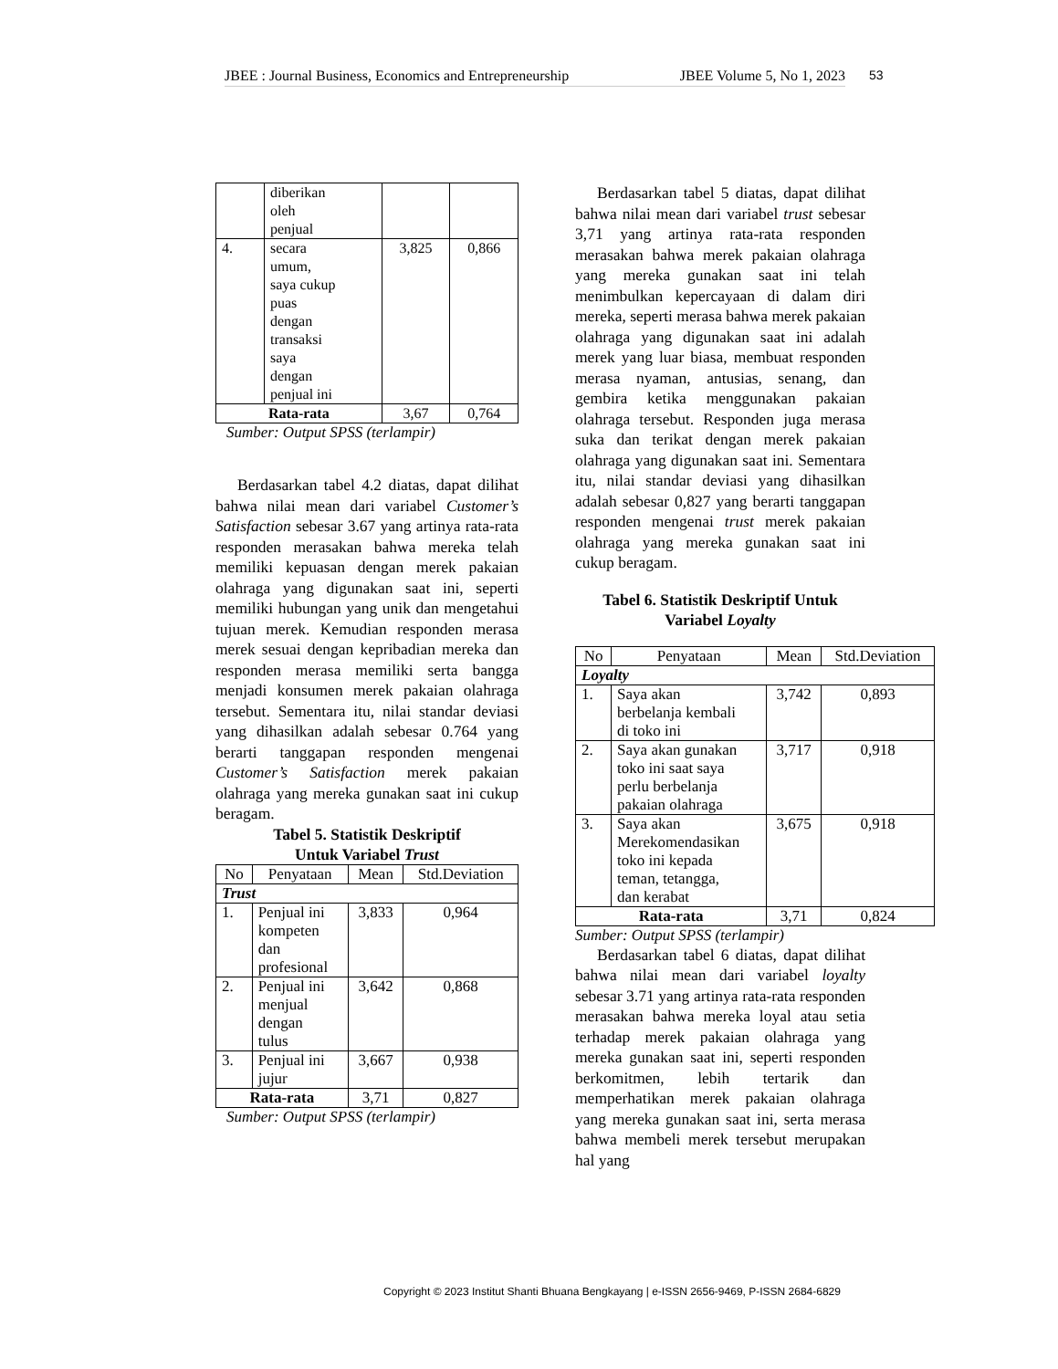JBEE : Journal Business, Economics and Entrepreneurship JBEE Volume 5, No 1, 2023
53
| | diberikan oleh penjual | | |
| 4. | secara umum, saya cukup puas dengan transaksi saya dengan penjual ini | 3,825 | 0,866 |
| Rata-rata | | 3,67 | 0,764 |
Sumber: Output SPSS (terlampir)
Berdasarkan tabel 4.2 diatas, dapat dilihat bahwa nilai mean dari variabel Customer’s Satisfaction sebesar 3.67 yang artinya rata-rata responden merasakan bahwa mereka telah memiliki kepuasan dengan merek pakaian olahraga yang digunakan saat ini, seperti memiliki hubungan yang unik dan mengetahui tujuan merek. Kemudian responden merasa merek sesuai dengan kepribadian mereka dan responden merasa memiliki serta bangga menjadi konsumen merek pakaian olahraga tersebut. Sementara itu, nilai standar deviasi yang dihasilkan adalah sebesar 0.764 yang berarti tanggapan responden mengenai Customer’s Satisfaction merek pakaian olahraga yang mereka gunakan saat ini cukup beragam.
Tabel 5. Statistik Deskriptif
Untuk Variabel Trust
| No | Penyataan | Mean | Std.Deviation |
| --- | --- | --- | --- |
| Trust | | | |
| 1. | Penjual ini kompeten dan profesional | 3,833 | 0,964 |
| 2. | Penjual ini menjual dengan tulus | 3,642 | 0,868 |
| 3. | Penjual ini jujur | 3,667 | 0,938 |
| Rata-rata | | 3,71 | 0,827 |
Sumber: Output SPSS (terlampir)
Berdasarkan tabel 5 diatas, dapat dilihat bahwa nilai mean dari variabel trust sebesar 3,71 yang artinya rata-rata responden merasakan bahwa merek pakaian olahraga yang mereka gunakan saat ini telah menimbulkan kepercayaan di dalam diri mereka, seperti merasa bahwa merek pakaian olahraga yang digunakan saat ini adalah merek yang luar biasa, membuat responden merasa nyaman, antusias, senang, dan gembira ketika menggunakan pakaian olahraga tersebut. Responden juga merasa suka dan terikat dengan merek pakaian olahraga yang digunakan saat ini. Sementara itu, nilai standar deviasi yang dihasilkan adalah sebesar 0,827 yang berarti tanggapan responden mengenai trust merek pakaian olahraga yang mereka gunakan saat ini cukup beragam.
Tabel 6. Statistik Deskriptif Untuk
Variabel Loyalty
| No | Penyataan | Mean | Std.Deviation |
| --- | --- | --- | --- |
| Loyalty | | | |
| 1. | Saya akan berbelanja kembali di toko ini | 3,742 | 0,893 |
| 2. | Saya akan gunakan toko ini saat saya perlu berbelanja pakaian olahraga | 3,717 | 0,918 |
| 3. | Saya akan Merekomendasikan toko ini kepada teman, tetangga, dan kerabat | 3,675 | 0,918 |
| Rata-rata | | 3,71 | 0,824 |
Sumber: Output SPSS (terlampir)
Berdasarkan tabel 6 diatas, dapat dilihat bahwa nilai mean dari variabel loyalty sebesar 3.71 yang artinya rata-rata responden merasakan bahwa mereka loyal atau setia terhadap merek pakaian olahraga yang mereka gunakan saat ini, seperti responden berkomitmen, lebih tertarik dan memperhatikan merek pakaian olahraga yang mereka gunakan saat ini, serta merasa bahwa membeli merek tersebut merupakan hal yang
Copyright © 2023 Institut Shanti Bhuana Bengkayang | e-ISSN 2656-9469, P-ISSN 2684-6829